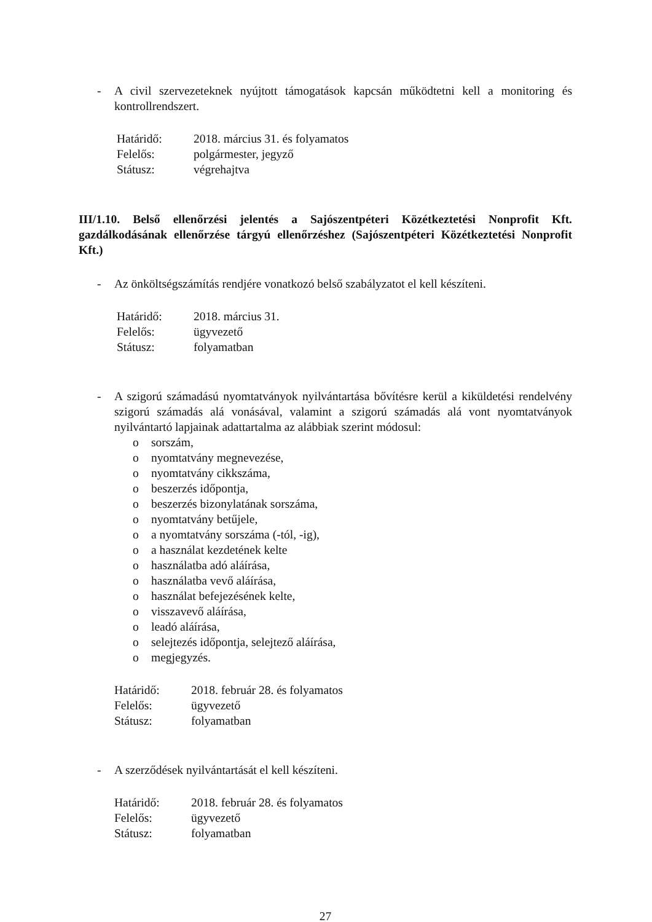- A civil szervezeteknek nyújtott támogatások kapcsán működtetni kell a monitoring és kontrollrendszert.
Határidő: 2018. március 31. és folyamatos
Felelős: polgármester, jegyző
Státusz: végrehajtva
III/1.10. Belső ellenőrzési jelentés a Sajószentpéteri Közétkeztetési Nonprofit Kft. gazdálkodásának ellenőrzése tárgyú ellenőrzéshez (Sajószentpéteri Közétkeztetési Nonprofit Kft.)
- Az önköltségszámítás rendjére vonatkozó belső szabályzatot el kell készíteni.
Határidő: 2018. március 31.
Felelős: ügyvezető
Státusz: folyamatban
- A szigorú számadású nyomtatványok nyilvántartása bővítésre kerül a kiküldetési rendelvény szigorú számadás alá vonásával, valamint a szigorú számadás alá vont nyomtatványok nyilvántartó lapjainak adattartalma az alábbiak szerint módosul:
o sorszám,
o nyomtatvány megnevezése,
o nyomtatvány cikkszáma,
o beszerzés időpontja,
o beszerzés bizonylatának sorszáma,
o nyomtatvány betűjele,
o a nyomtatvány sorszáma (-tól, -ig),
o a használat kezdetének kelte
o használatba adó aláírása,
o használatba vevő aláírása,
o használat befejezésének kelte,
o visszavevő aláírása,
o leadó aláírása,
o selejtezés időpontja, selejtező aláírása,
o megjegyzés.
Határidő: 2018. február 28. és folyamatos
Felelős: ügyvezető
Státusz: folyamatban
- A szerződések nyilvántartását el kell készíteni.
Határidő: 2018. február 28. és folyamatos
Felelős: ügyvezető
Státusz: folyamatban
27